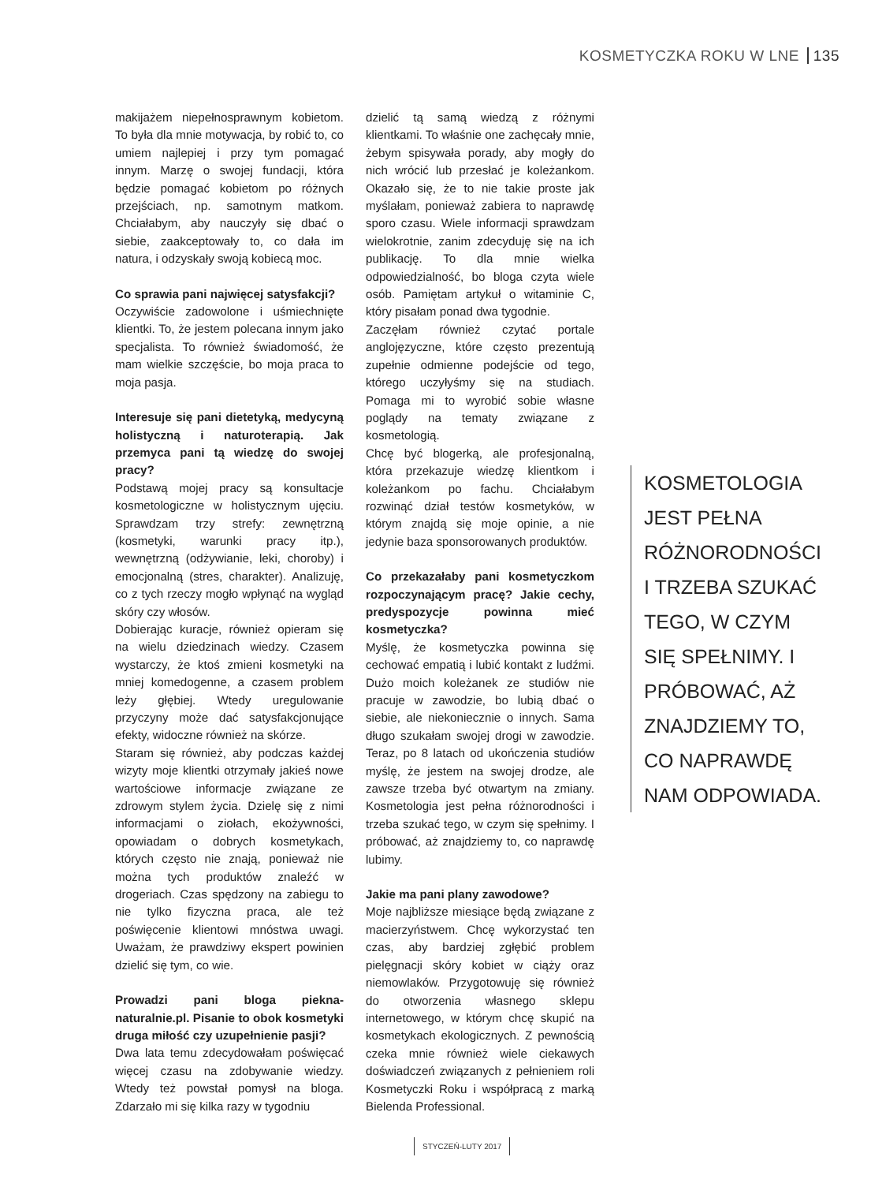KOSMETYCZKA ROKU W LNE 135
makijażem niepełnosprawnym kobietom. To była dla mnie motywacja, by robić to, co umiem najlepiej i przy tym pomagać innym. Marzę o swojej fundacji, która będzie pomagać kobietom po różnych przejściach, np. samotnym matkom. Chciałabym, aby nauczyły się dbać o siebie, zaakceptowały to, co dała im natura, i odzyskały swoją kobiecą moc.
Co sprawia pani najwięcej satysfakcji?
Oczywiście zadowolone i uśmiechnięte klientki. To, że jestem polecana innym jako specjalista. To również świadomość, że mam wielkie szczęście, bo moja praca to moja pasja.
Interesuje się pani dietetyką, medycyną holistyczną i naturoterapią. Jak przemyca pani tą wiedzę do swojej pracy?
Podstawą mojej pracy są konsultacje kosmetologiczne w holistycznym ujęciu. Sprawdzam trzy strefy: zewnętrzną (kosmetyki, warunki pracy itp.), wewnętrzną (odżywianie, leki, choroby) i emocjonalną (stres, charakter). Analizuję, co z tych rzeczy mogło wpłynąć na wygląd skóry czy włosów.
Dobierając kuracje, również opieram się na wielu dziedzinach wiedzy. Czasem wystarczy, że ktoś zmieni kosmetyki na mniej komedogenne, a czasem problem leży głębiej. Wtedy uregulowanie przyczyny może dać satysfakcjonujące efekty, widoczne również na skórze.
Staram się również, aby podczas każdej wizyty moje klientki otrzymały jakieś nowe wartościowe informacje związane ze zdrowym stylem życia. Dzielę się z nimi informacjami o ziołach, ekożywności, opowiadam o dobrych kosmetykach, których często nie znają, ponieważ nie można tych produktów znaleźć w drogeriach. Czas spędzony na zabiegu to nie tylko fizyczna praca, ale też poświęcenie klientowi mnóstwa uwagi. Uważam, że prawdziwy ekspert powinien dzielić się tym, co wie.
Prowadzi pani bloga piekna-naturalnie.pl. Pisanie to obok kosmetyki druga miłość czy uzupełnienie pasji?
Dwa lata temu zdecydowałam poświęcać więcej czasu na zdobywanie wiedzy. Wtedy też powstał pomysł na bloga. Zdarzało mi się kilka razy w tygodniu
dzielić tą samą wiedzą z różnymi klientkami. To właśnie one zachęcały mnie, żebym spisywała porady, aby mogły do nich wrócić lub przesłać je koleżankom. Okazało się, że to nie takie proste jak myślałam, ponieważ zabiera to naprawdę sporo czasu. Wiele informacji sprawdzam wielokrotnie, zanim zdecyduję się na ich publikację. To dla mnie wielka odpowiedzialność, bo bloga czyta wiele osób. Pamiętam artykuł o witaminie C, który pisałam ponad dwa tygodnie.
Zaczęłam również czytać portale anglojęzyczne, które często prezentują zupełnie odmienne podejście od tego, którego uczyłyśmy się na studiach. Pomaga mi to wyrobić sobie własne poglądy na tematy związane z kosmetologią.
Chcę być blogerką, ale profesjonalną, która przekazuje wiedzę klientkom i koleżankom po fachu. Chciałabym rozwinąć dział testów kosmetyków, w którym znajdą się moje opinie, a nie jedynie baza sponsorowanych produktów.
Co przekazałaby pani kosmetyczkom rozpoczynającym pracę? Jakie cechy, predyspozycje powinna mieć kosmetyczka?
Myślę, że kosmetyczka powinna się cechować empatią i lubić kontakt z ludźmi. Dużo moich koleżanek ze studiów nie pracuje w zawodzie, bo lubią dbać o siebie, ale niekoniecznie o innych. Sama długo szukałam swojej drogi w zawodzie. Teraz, po 8 latach od ukończenia studiów myślę, że jestem na swojej drodze, ale zawsze trzeba być otwartym na zmiany. Kosmetologia jest pełna różnorodności i trzeba szukać tego, w czym się spełnimy. I próbować, aż znajdziemy to, co naprawdę lubimy.
Jakie ma pani plany zawodowe?
Moje najbliższe miesiące będą związane z macierzyństwem. Chcę wykorzystać ten czas, aby bardziej zgłębić problem pielęgnacji skóry kobiet w ciąży oraz niemowlaków. Przygotowuję się również do otworzenia własnego sklepu internetowego, w którym chcę skupić na kosmetykach ekologicznych. Z pewnością czeka mnie również wiele ciekawych doświadczeń związanych z pełnieniem roli Kosmetyczki Roku i współpracą z marką Bielenda Professional.
KOSMETOLOGIA JEST PEŁNA RÓŻNORODNOŚCI I TRZEBA SZUKAĆ TEGO, W CZYM SIĘ SPEŁNIMY. I PRÓBOWAĆ, AŻ ZNAJDZIEMY TO, CO NAPRAWDĘ NAM ODPOWIADA.
STYCZEŃ-LUTY 2017